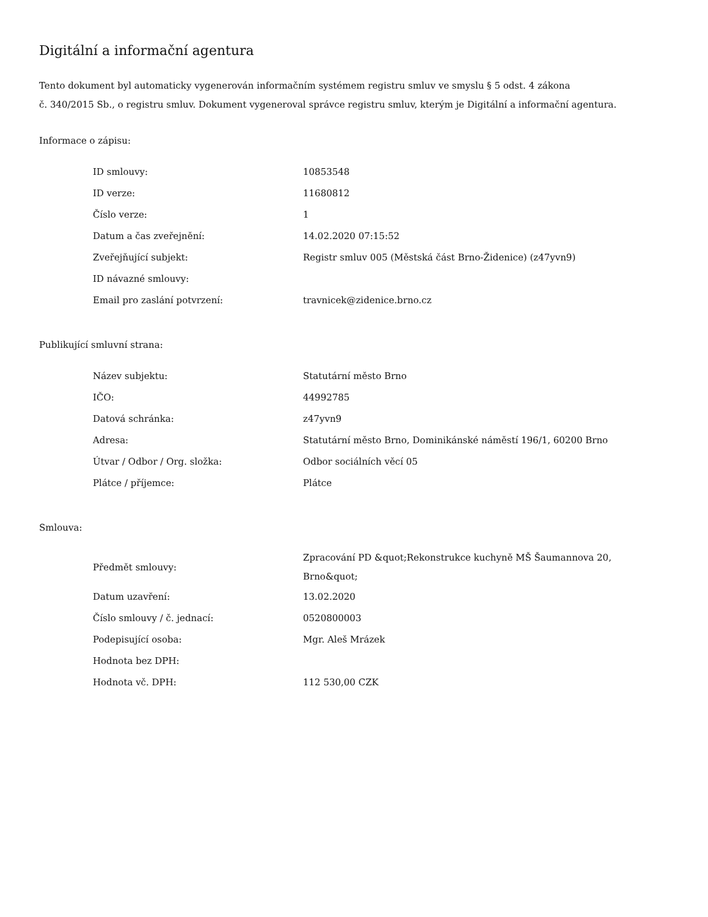Digitální a informační agentura
Tento dokument byl automaticky vygenerován informačním systémem registru smluv ve smyslu § 5 odst. 4 zákona
č. 340/2015 Sb., o registru smluv. Dokument vygeneroval správce registru smluv, kterým je Digitální a informační agentura.
Informace o zápisu:
| ID smlouvy: | 10853548 |
| ID verze: | 11680812 |
| Číslo verze: | 1 |
| Datum a čas zveřejnění: | 14.02.2020 07:15:52 |
| Zveřejňující subjekt: | Registr smluv 005 (Městská část Brno-Židenice) (z47yvn9) |
| ID návazné smlouvy: | |
| Email pro zaslání potvrzení: | travnicek@zidenice.brno.cz |
Publikující smluvní strana:
| Název subjektu: | Statutární město Brno |
| IČO: | 44992785 |
| Datová schránka: | z47yvn9 |
| Adresa: | Statutární město Brno, Dominikánské náměstí 196/1, 60200 Brno |
| Útvar / Odbor / Org. složka: | Odbor sociálních věcí 05 |
| Plátce / příjemce: | Plátce |
Smlouva:
| Předmět smlouvy: | Zpracování PD &quot;Rekonstrukce kuchyně MŠ Šaumannova 20, Brno&quot; |
| Datum uzavření: | 13.02.2020 |
| Číslo smlouvy / č. jednací: | 0520800003 |
| Podepisující osoba: | Mgr. Aleš Mrázek |
| Hodnota bez DPH: | |
| Hodnota vč. DPH: | 112 530,00 CZK |